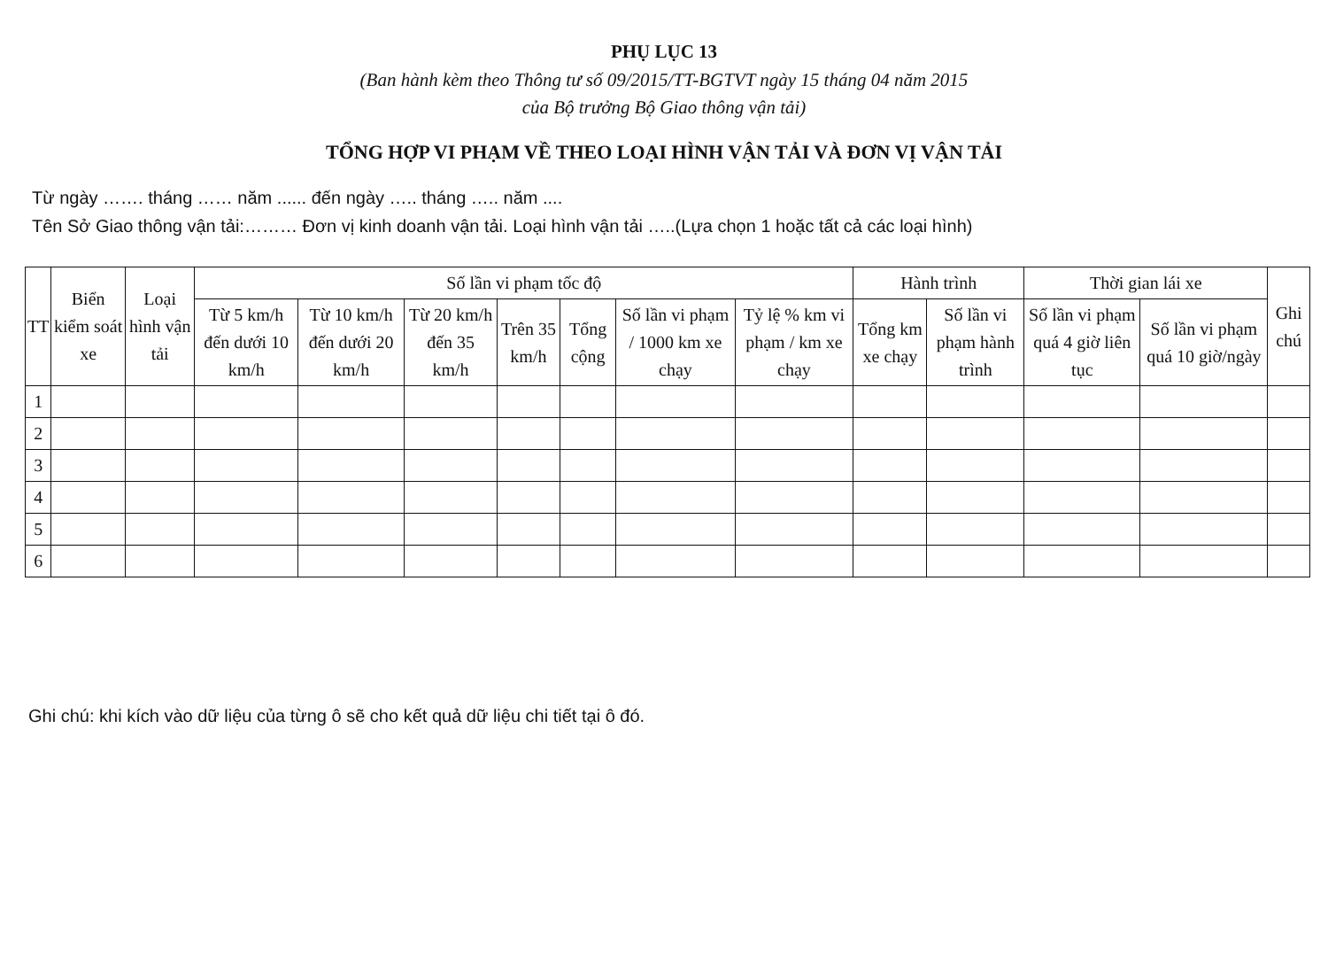PHỤ LỤC 13
(Ban hành kèm theo Thông tư số 09/2015/TT-BGTVT ngày 15 tháng 04 năm 2015
của Bộ trưởng Bộ Giao thông vận tải)
TỔNG HỢP VI PHẠM VỀ THEO LOẠI HÌNH VẬN TẢI VÀ ĐƠN VỊ VẬN TẢI
Từ ngày ……. tháng …… năm ...... đến ngày ….. tháng ….. năm ....
Tên Sở Giao thông vận tải:……… Đơn vị kinh doanh vận tải. Loại hình vận tải …..(Lựa chọn 1 hoặc tất cả các loại hình)
| TT | Biển kiểm soát xe | Loại hình vận tải | Số lần vi phạm tốc độ | | | | | | | Hành trình | | Thời gian lái xe | | Ghi chú |
| --- | --- | --- | --- | --- | --- | --- | --- | --- | --- | --- | --- | --- | --- | --- |
| | | | Từ 5 km/h đến dưới 10 km/h | Từ 10 km/h đến dưới 20 km/h | Từ 20 km/h đến 35 km/h | Trên 35 km/h | Tổng cộng | Số lần vi phạm / 1000 km xe chạy | Tỷ lệ % km vi phạm / km xe chạy | Tổng km xe chạy | Số lần vi phạm hành trình | Số lần vi phạm quá 4 giờ liên tục | Số lần vi phạm quá 10 giờ/ngày | |
| 1 | | | | | | | | | | | | | | |
| 2 | | | | | | | | | | | | | | |
| 3 | | | | | | | | | | | | | | |
| 4 | | | | | | | | | | | | | | |
| 5 | | | | | | | | | | | | | | |
| 6 | | | | | | | | | | | | | | |
Ghi chú: khi kích vào dữ liệu của từng ô sẽ cho kết quả dữ liệu chi tiết tại ô đó.